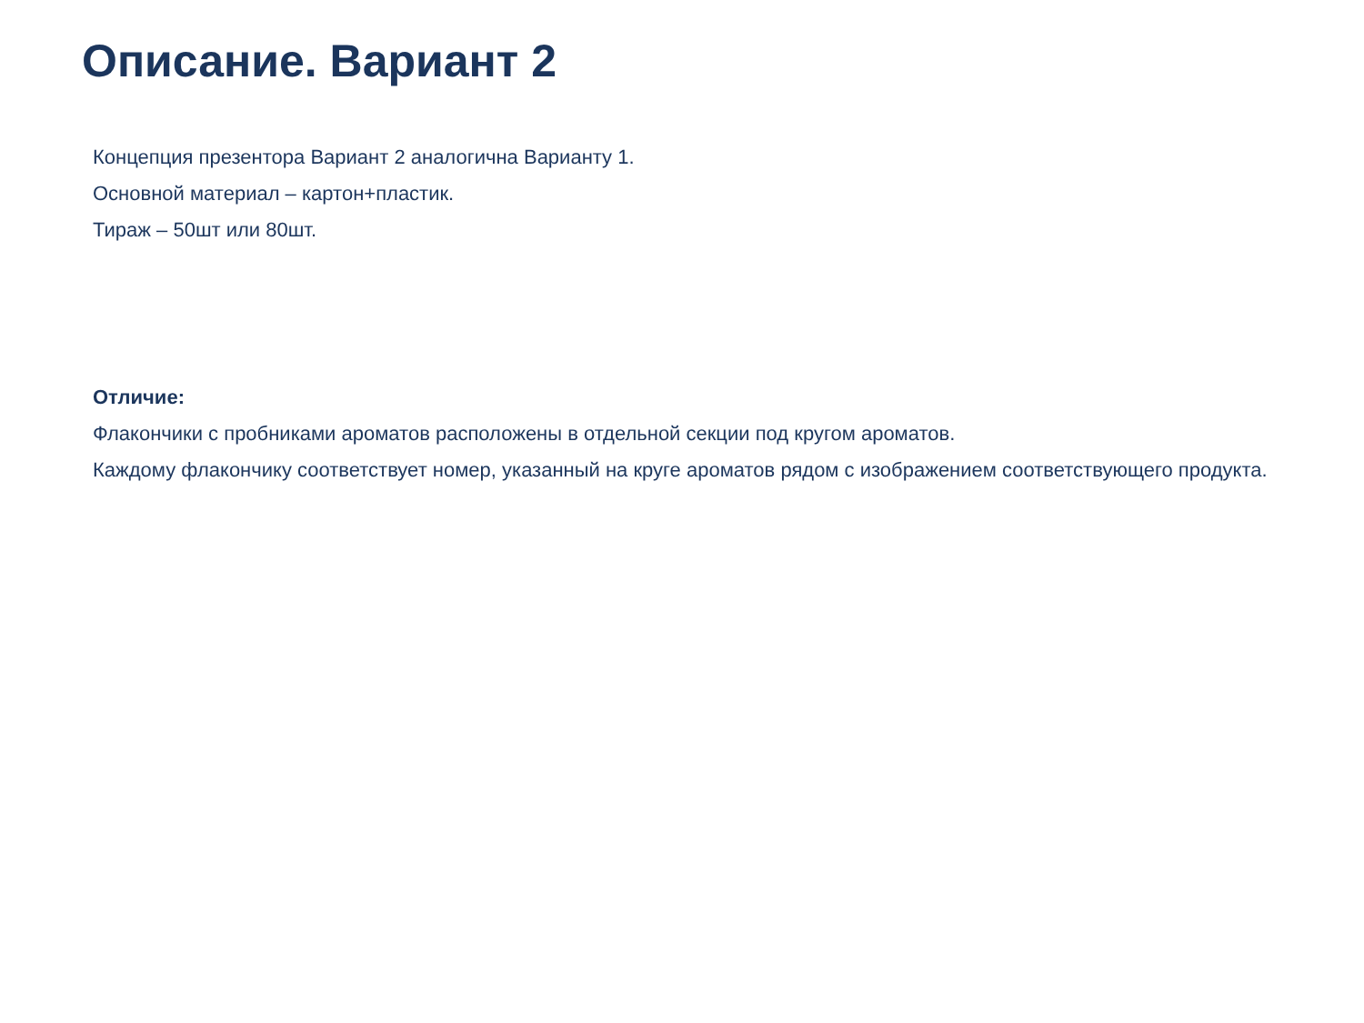Описание. Вариант 2
Концепция презентора Вариант 2 аналогична Варианту 1.
Основной материал – картон+пластик.
Тираж – 50шт или 80шт.
Отличие:
Флакончики с пробниками ароматов расположены в отдельной секции под кругом ароматов.
Каждому флакончику соответствует номер, указанный на круге ароматов рядом с изображением соответствующего продукта.